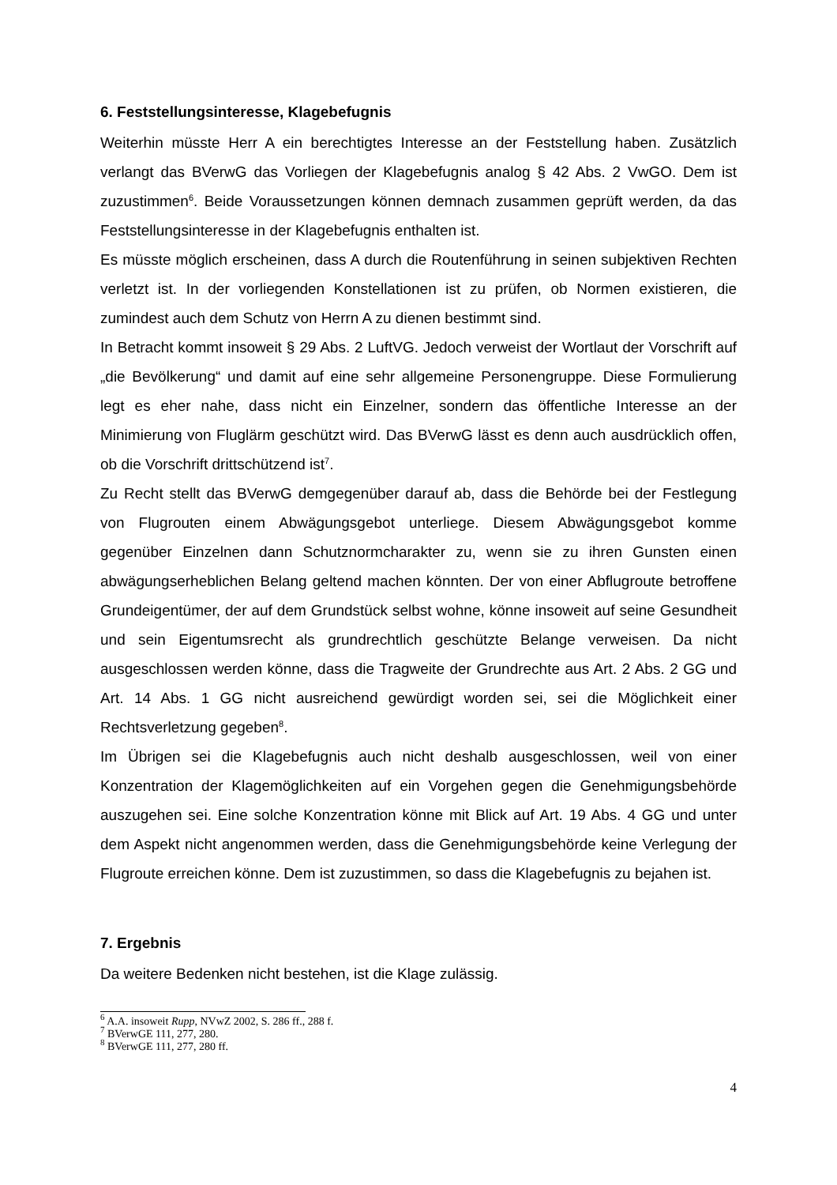6. Feststellungsinteresse, Klagebefugnis
Weiterhin müsste Herr A ein berechtigtes Interesse an der Feststellung haben. Zusätzlich verlangt das BVerwG das Vorliegen der Klagebefugnis analog § 42 Abs. 2 VwGO. Dem ist zuzustimmen<sup>6</sup>. Beide Voraussetzungen können demnach zusammen geprüft werden, da das Feststellungsinteresse in der Klagebefugnis enthalten ist.
Es müsste möglich erscheinen, dass A durch die Routenführung in seinen subjektiven Rechten verletzt ist. In der vorliegenden Konstellationen ist zu prüfen, ob Normen existieren, die zumindest auch dem Schutz von Herrn A zu dienen bestimmt sind.
In Betracht kommt insoweit § 29 Abs. 2 LuftVG. Jedoch verweist der Wortlaut der Vorschrift auf „die Bevölkerung“ und damit auf eine sehr allgemeine Personengruppe. Diese Formulierung legt es eher nahe, dass nicht ein Einzelner, sondern das öffentliche Interesse an der Minimierung von Fluglärm geschützt wird. Das BVerwG lässt es denn auch ausdrücklich offen, ob die Vorschrift drittschützend ist<sup>7</sup>.
Zu Recht stellt das BVerwG demgegenüber darauf ab, dass die Behörde bei der Festlegung von Flugrouten einem Abwägungsgebot unterliege. Diesem Abwägungsgebot komme gegenüber Einzelnen dann Schutznormcharakter zu, wenn sie zu ihren Gunsten einen abwägungserheblichen Belang geltend machen könnten. Der von einer Abflugroute betroffene Grundeigentümer, der auf dem Grundstück selbst wohne, könne insoweit auf seine Gesundheit und sein Eigentumsrecht als grundrechtlich geschützte Belange verweisen. Da nicht ausgeschlossen werden könne, dass die Tragweite der Grundrechte aus Art. 2 Abs. 2 GG und Art. 14 Abs. 1 GG nicht ausreichend gewürdigt worden sei, sei die Möglichkeit einer Rechtsverletzung gegeben<sup>8</sup>.
Im Übrigen sei die Klagebefugnis auch nicht deshalb ausgeschlossen, weil von einer Konzentration der Klagemöglichkeiten auf ein Vorgehen gegen die Genehmigungsbehörde auszugehen sei. Eine solche Konzentration könne mit Blick auf Art. 19 Abs. 4 GG und unter dem Aspekt nicht angenommen werden, dass die Genehmigungsbehörde keine Verlegung der Flugroute erreichen könne. Dem ist zuzustimmen, so dass die Klagebefugnis zu bejahen ist.
7. Ergebnis
Da weitere Bedenken nicht bestehen, ist die Klage zulässig.
<sup>6</sup> A.A. insoweit Rupp, NVwZ 2002, S. 286 ff., 288 f.
<sup>7</sup> BVerwGE 111, 277, 280.
<sup>8</sup> BVerwGE 111, 277, 280 ff.
4